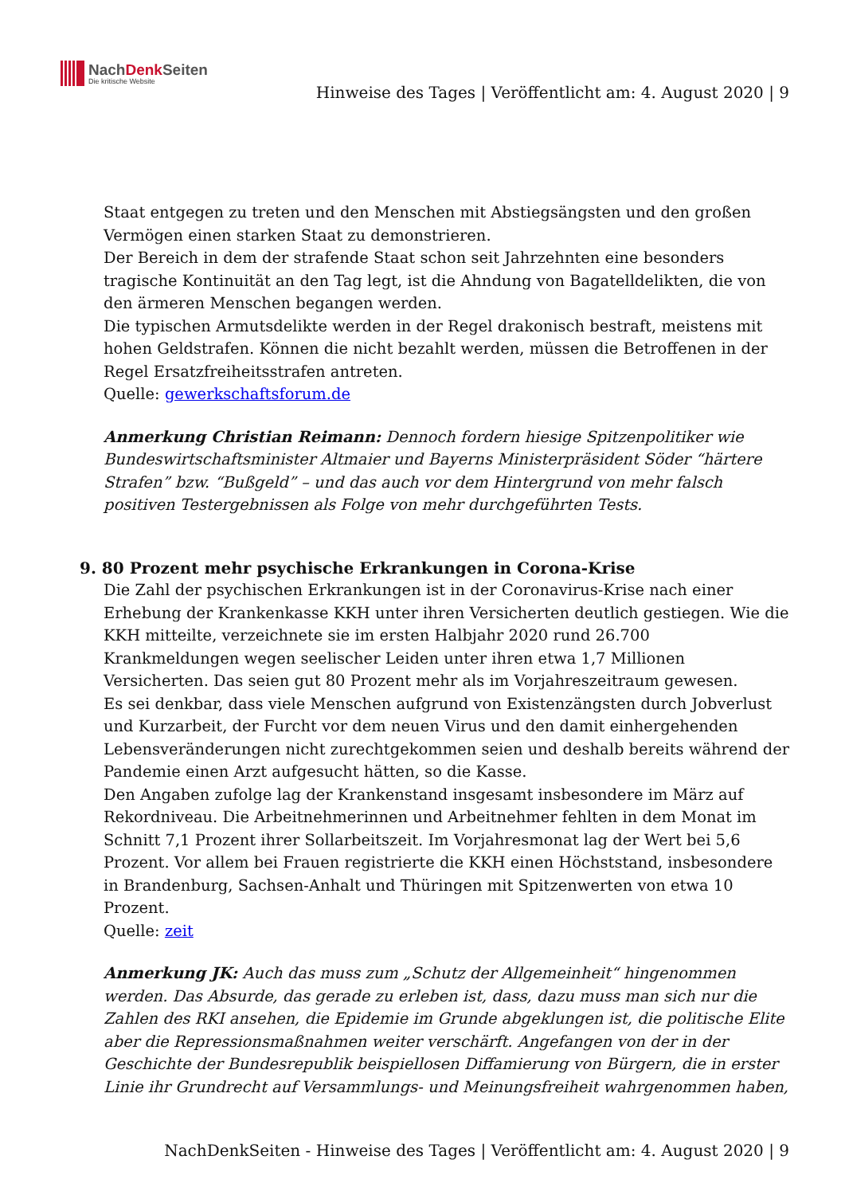NachDenk Seiten
Die kritische Website
Hinweise des Tages | Veröffentlicht am: 4. August 2020 | 9
Staat entgegen zu treten und den Menschen mit Abstiegsängsten und den großen Vermögen einen starken Staat zu demonstrieren.
Der Bereich in dem der strafende Staat schon seit Jahrzehnten eine besonders tragische Kontinuität an den Tag legt, ist die Ahndung von Bagatelldelikten, die von den ärmeren Menschen begangen werden.
Die typischen Armutsdelikte werden in der Regel drakonisch bestraft, meistens mit hohen Geldstrafen. Können die nicht bezahlt werden, müssen die Betroffenen in der Regel Ersatzfreiheitsstrafen antreten.
Quelle: gewerkschaftsforum.de
Anmerkung Christian Reimann: Dennoch fordern hiesige Spitzenpolitiker wie Bundeswirtschaftsminister Altmaier und Bayerns Ministerpräsident Söder “härtere Strafen” bzw. “Bußgeld” – und das auch vor dem Hintergrund von mehr falsch positiven Testergebnissen als Folge von mehr durchgeführten Tests.
9. 80 Prozent mehr psychische Erkrankungen in Corona-Krise
Die Zahl der psychischen Erkrankungen ist in der Coronavirus-Krise nach einer Erhebung der Krankenkasse KKH unter ihren Versicherten deutlich gestiegen. Wie die KKH mitteilte, verzeichnete sie im ersten Halbjahr 2020 rund 26.700 Krankmeldungen wegen seelischer Leiden unter ihren etwa 1,7 Millionen Versicherten. Das seien gut 80 Prozent mehr als im Vorjahreszeitraum gewesen.
Es sei denkbar, dass viele Menschen aufgrund von Existenzängsten durch Jobverlust und Kurzarbeit, der Furcht vor dem neuen Virus und den damit einhergehenden Lebensveränderungen nicht zurechtgekommen seien und deshalb bereits während der Pandemie einen Arzt aufgesucht hätten, so die Kasse.
Den Angaben zufolge lag der Krankenstand insgesamt insbesondere im März auf Rekordniveau. Die Arbeitnehmerinnen und Arbeitnehmer fehlten in dem Monat im Schnitt 7,1 Prozent ihrer Sollarbeitszeit. Im Vorjahresmonat lag der Wert bei 5,6 Prozent. Vor allem bei Frauen registrierte die KKH einen Höchststand, insbesondere in Brandenburg, Sachsen-Anhalt und Thüringen mit Spitzenwerten von etwa 10 Prozent.
Quelle: zeit
Anmerkung JK: Auch das muss zum „Schutz der Allgemeinheit“ hingenommen werden. Das Absurde, das gerade zu erleben ist, dass, dazu muss man sich nur die Zahlen des RKI ansehen, die Epidemie im Grunde abgeklungen ist, die politische Elite aber die Repressionsmaßnahmen weiter verschärft. Angefangen von der in der Geschichte der Bundesrepublik beispiellosen Diffamierung von Bürgern, die in erster Linie ihr Grundrecht auf Versammlungs- und Meinungsfreiheit wahrgenommen haben,
NachDenkSeiten - Hinweise des Tages | Veröffentlicht am: 4. August 2020 | 9